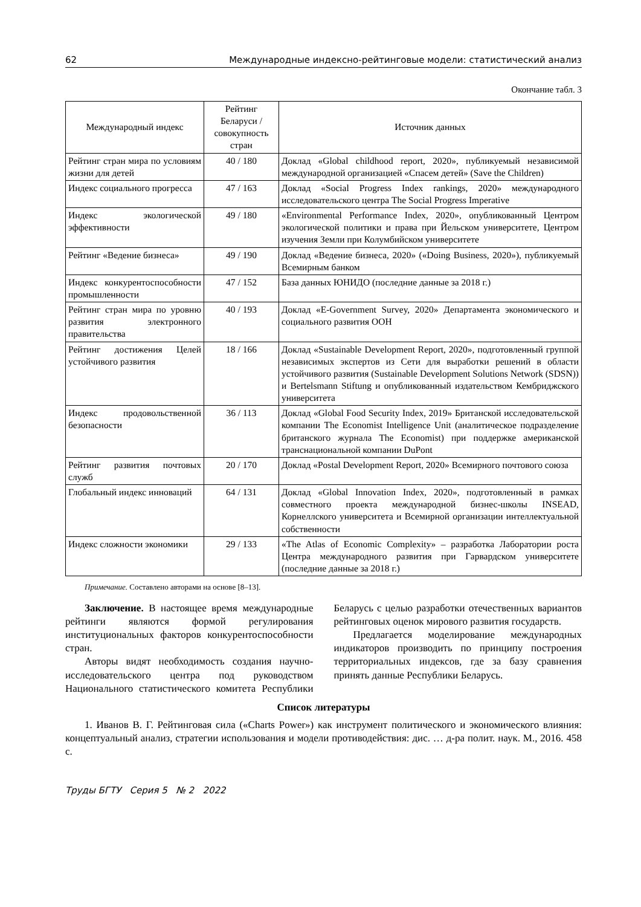62 Международные индексно-рейтинговые модели: статистический анализ
Окончание табл. 3
| Международный индекс | Рейтинг Беларуси / совокупность стран | Источник данных |
| --- | --- | --- |
| Рейтинг стран мира по условиям жизни для детей | 40 / 180 | Доклад «Global childhood report, 2020», публикуемый независимой международной организацией «Спасем детей» (Save the Children) |
| Индекс социального прогресса | 47 / 163 | Доклад «Social Progress Index rankings, 2020» международного исследовательского центра The Social Progress Imperative |
| Индекс экологической эффективности | 49 / 180 | «Environmental Performance Index, 2020», опубликованный Центром экологической политики и права при Йельском университете, Центром изучения Земли при Колумбийском университете |
| Рейтинг «Ведение бизнеса» | 49 / 190 | Доклад «Ведение бизнеса, 2020» («Doing Business, 2020»), публикуемый Всемирным банком |
| Индекс конкурентоспособности промышленности | 47 / 152 | База данных ЮНИДО (последние данные за 2018 г.) |
| Рейтинг стран мира по уровню развития электронного правительства | 40 / 193 | Доклад «E-Government Survey, 2020» Департамента экономического и социального развития ООН |
| Рейтинг достижения Целей устойчивого развития | 18 / 166 | Доклад «Sustainable Development Report, 2020», подготовленный группой независимых экспертов из Сети для выработки решений в области устойчивого развития (Sustainable Development Solutions Network (SDSN)) и Bertelsmann Stiftung и опубликованный издательством Кембриджского университета |
| Индекс продовольственной безопасности | 36 / 113 | Доклад «Global Food Security Index, 2019» Британской исследовательской компании The Economist Intelligence Unit (аналитическое подразделение британского журнала The Economist) при поддержке американской транснациональной компании DuPont |
| Рейтинг развития почтовых служб | 20 / 170 | Доклад «Postal Development Report, 2020» Всемирного почтового союза |
| Глобальный индекс инноваций | 64 / 131 | Доклад «Global Innovation Index, 2020», подготовленный в рамках совместного проекта международной бизнес-школы INSEAD, Корнеллского университета и Всемирной организации интеллектуальной собственности |
| Индекс сложности экономики | 29 / 133 | «The Atlas of Economic Complexity» – разработка Лаборатории роста Центра международного развития при Гарвардском университете (последние данные за 2018 г.) |
Примечание. Составлено авторами на основе [8–13].
Заключение. В настоящее время международные рейтинги являются формой регулирования институциональных факторов конкурентоспособности стран.
Авторы видят необходимость создания научно-исследовательского центра под руководством Национального статистического комитета Республики Беларусь с целью разработки отечественных вариантов рейтинговых оценок мирового развития государств.
Предлагается моделирование международных индикаторов производить по принципу построения территориальных индексов, где за базу сравнения принять данные Республики Беларусь.
Список литературы
1. Иванов В. Г. Рейтинговая сила («Charts Power») как инструмент политического и экономического влияния: концептуальный анализ, стратегии использования и модели противодействия: дис. … д-ра полит. наук. М., 2016. 458 с.
Труды БГТУ Серия 5 № 2 2022